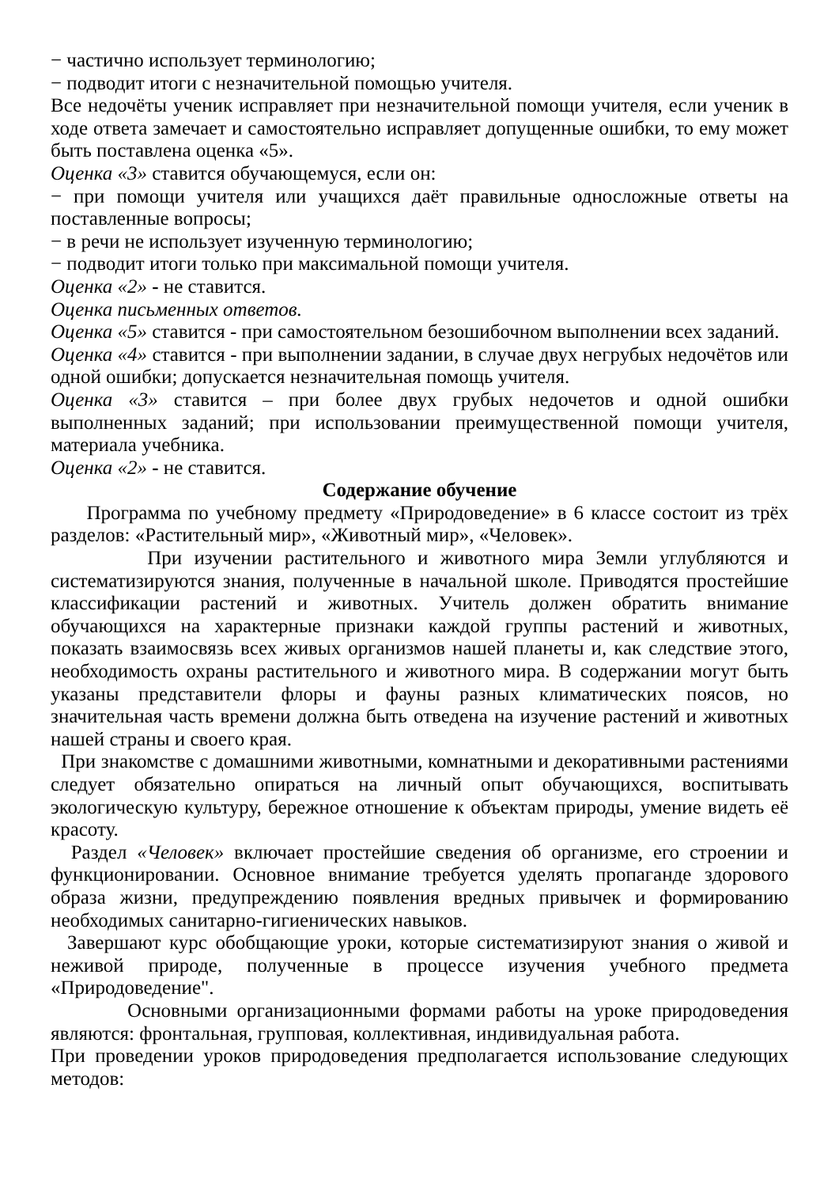− частично использует терминологию;
− подводит итоги с незначительной помощью учителя.
Все недочёты ученик исправляет при незначительной помощи учителя, если ученик в ходе ответа замечает и самостоятельно исправляет допущенные ошибки, то ему может быть поставлена оценка «5».
Оценка «3» ставится обучающемуся, если он:
− при помощи учителя или учащихся даёт правильные односложные ответы на поставленные вопросы;
− в речи не использует изученную терминологию;
− подводит итоги только при максимальной помощи учителя.
Оценка «2» - не ставится.
Оценка письменных ответов.
Оценка «5» ставится - при самостоятельном безошибочном выполнении всех заданий.
Оценка «4» ставится - при выполнении задании, в случае двух негрубых недочётов или одной ошибки; допускается незначительная помощь учителя.
Оценка «3» ставится – при более двух грубых недочетов и одной ошибки выполненных заданий; при использовании преимущественной помощи учителя, материала учебника.
Оценка «2» - не ставится.
Содержание обучение
Программа по учебному предмету «Природоведение» в 6 классе состоит из трёх разделов: «Растительный мир», «Животный мир», «Человек».
При изучении растительного и животного мира Земли углубляются и систематизируются знания, полученные в начальной школе. Приводятся простейшие классификации растений и животных. Учитель должен обратить внимание обучающихся на характерные признаки каждой группы растений и животных, показать взаимосвязь всех живых организмов нашей планеты и, как следствие этого, необходимость охраны растительного и животного мира. В содержании могут быть указаны представители флоры и фауны разных климатических поясов, но значительная часть времени должна быть отведена на изучение растений и животных нашей страны и своего края.
При знакомстве с домашними животными, комнатными и декоративными растениями следует обязательно опираться на личный опыт обучающихся, воспитывать экологическую культуру, бережное отношение к объектам природы, умение видеть её красоту.
Раздел «Человек» включает простейшие сведения об организме, его строении и функционировании. Основное внимание требуется уделять пропаганде здорового образа жизни, предупреждению появления вредных привычек и формированию необходимых санитарно-гигиенических навыков.
Завершают курс обобщающие уроки, которые систематизируют знания о живой и неживой природе, полученные в процессе изучения учебного предмета «Природоведение".
Основными организационными формами работы на уроке природоведения являются: фронтальная, групповая, коллективная, индивидуальная работа.
При проведении уроков природоведения предполагается использование следующих методов: